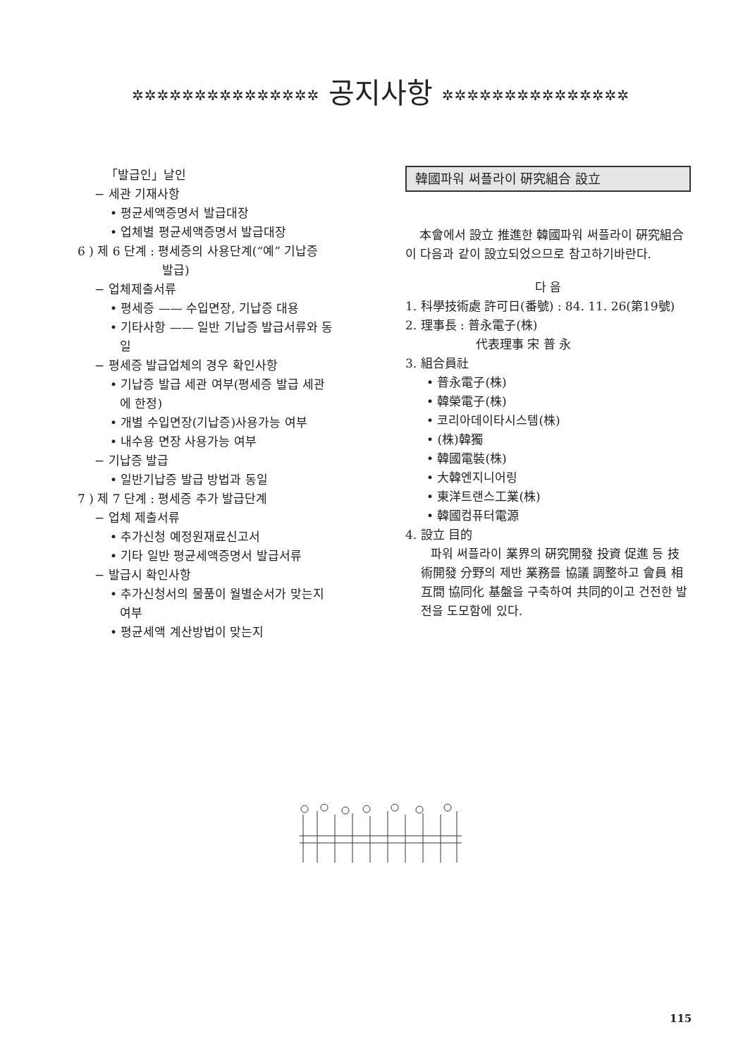✲✲✲✲✲✲✲✲✲✲✲✲✲✲✲ 공지사항 ✲✲✲✲✲✲✲✲✲✲✲✲✲✲✲
「발급인」날인
− 세관 기재사항
• 평균세액증명서 발급대장
• 업체별 평균세액증명서 발급대장
6 ) 제 6 단계 : 평세증의 사용단계(“예” 기납증
발급)
− 업체제출서류
• 평세증 —— 수입면장, 기납증 대용
• 기타사항 —— 일반 기납증 발급서류와 동
일
− 평세증 발급업체의 경우 확인사항
• 기납증 발급 세관 여부(평세증 발급 세관
에 한정)
• 개별 수입면장(기납증)사용가능 여부
• 내수용 면장 사용가능 여부
− 기납증 발급
• 일반기납증 발급 방법과 동일
7 ) 제 7 단계 : 평세증 추가 발급단계
− 업체 제출서류
• 추가신청 예정원재료신고서
• 기타 일반 평균세액증명서 발급서류
− 발급시 확인사항
• 추가신청서의 물품이 월별순서가 맞는지
여부
• 평균세액 계산방법이 맞는지
韓國파워 써플라이 硏究組合 設立
本會에서 設立 推進한 韓國파워 써플라이 硏究組合이 다음과 같이 設立되었으므로 참고하기바란다.
다 음
1. 科學技術處 許可日(番號) : 84. 11. 26(第19號)
2. 理事長 : 普永電子(株)
代表理事 宋 普 永
3. 組合員社
• 普永電子(株)
• 韓榮電子(株)
• 코리아데이타시스템(株)
• (株)韓獨
• 韓國電裝(株)
• 大韓엔지니어링
• 東洋트랜스工業(株)
• 韓國컴퓨터電源
4. 設立 目的
파워 써플라이 業界의 硏究開發 投資 促進 등 技術開發 分野의 제반 業務를 協議 調整하고 會員 相互間 協同化 基盤을 구축하여 共同的이고 건전한 발전을 도모함에 있다.
115